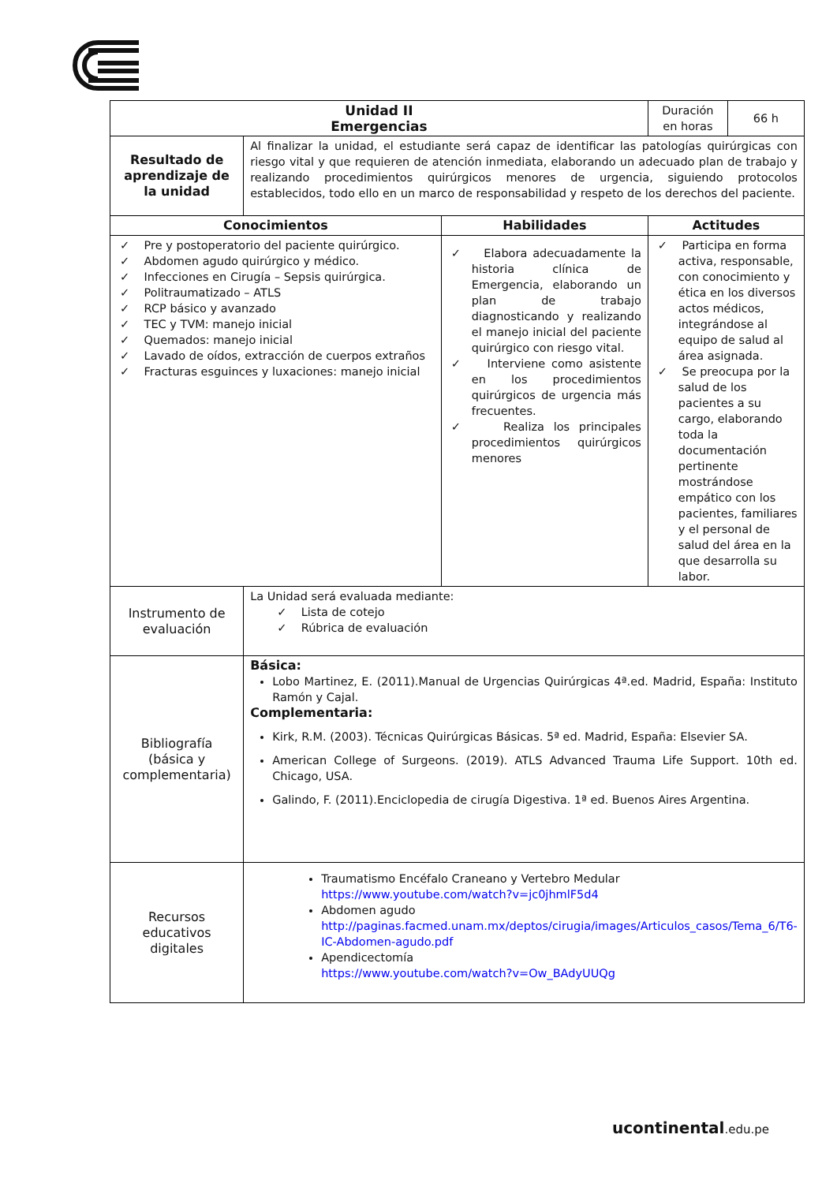| Unidad II Emergencias | | | Duración en horas | 66 h |
| Resultado de aprendizaje de la unidad | Al finalizar la unidad, el estudiante será capaz de identificar las patologías quirúrgicas con riesgo vital y que requieren de atención inmediata, elaborando un adecuado plan de trabajo y realizando procedimientos quirúrgicos menores de urgencia, siguiendo protocolos establecidos, todo ello en un marco de responsabilidad y respeto de los derechos del paciente. | | | |
| Conocimientos | | Habilidades | Actitudes | |
| ✓ Pre y postoperatorio del paciente quirúrgico. ✓ Abdomen agudo quirúrgico y médico. ✓ Infecciones en Cirugía – Sepsis quirúrgica. ✓ Politraumatizado – ATLS ✓ RCP básico y avanzado ✓ TEC y TVM: manejo inicial ✓ Quemados: manejo inicial ✓ Lavado de oídos, extracción de cuerpos extraños ✓ Fracturas esguinces y luxaciones: manejo inicial | | ✓ Elabora adecuadamente la historia clínica de Emergencia, elaborando un plan de trabajo diagnosticando y realizando el manejo inicial del paciente quirúrgico con riesgo vital. ✓ Interviene como asistente en los procedimientos quirúrgicos de urgencia más frecuentes. ✓ Realiza los principales procedimientos quirúrgicos menores | ✓ Participa en forma activa, responsable, con conocimiento y ética en los diversos actos médicos, integrándose al equipo de salud al área asignada. ✓ Se preocupa por la salud de los pacientes a su cargo, elaborando toda la documentación pertinente mostrándose empático con los pacientes, familiares y el personal de salud del área en la que desarrolla su labor. | |
| Instrumento de evaluación | La Unidad será evaluada mediante: ✓ Lista de cotejo ✓ Rúbrica de evaluación | | | |
| Bibliografía (básica y complementaria) | Básica: Lobo Martinez, E. (2011).Manual de Urgencias Quirúrgicas 4ª.ed. Madrid, España: Instituto Ramón y Cajal. Complementaria: Kirk, R.M. (2003). Técnicas Quirúrgicas Básicas. 5ª ed. Madrid, España: Elsevier SA. American College of Surgeons. (2019). ATLS Advanced Trauma Life Support. 10th ed. Chicago, USA. Galindo, F. (2011).Enciclopedia de cirugía Digestiva. 1ª ed. Buenos Aires Argentina. | | | |
| Recursos educativos digitales | Traumatismo Encéfalo Craneano y Vertebro Medular https://www.youtube.com/watch?v=jc0jhmlF5d4 Abdomen agudo http://paginas.facmed.unam.mx/deptos/cirugia/images/Articulos_casos/Tema_6/T6-IC-Abdomen-agudo.pdf Apendicectomía https://www.youtube.com/watch?v=Ow_BAdyUUQg | | | |
ucontinental.edu.pe